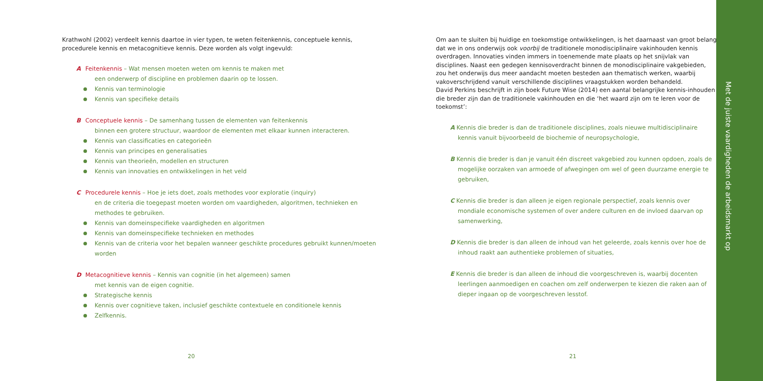Krathwohl (2002) verdeelt kennis daartoe in vier typen, te weten feitenkennis, conceptuele kennis, procedurele kennis en metacognitieve kennis. Deze worden als volgt ingevuld:
A Feitenkennis – Wat mensen moeten weten om kennis te maken met
een onderwerp of discipline en problemen daarin op te lossen.
Kennis van terminologie
Kennis van specifieke details
B Conceptuele kennis – De samenhang tussen de elementen van feitenkennis
binnen een grotere structuur, waardoor de elementen met elkaar kunnen interacteren.
Kennis van classificaties en categorieën
Kennis van principes en generalisaties
Kennis van theorieën, modellen en structuren
Kennis van innovaties en ontwikkelingen in het veld
C Procedurele kennis – Hoe je iets doet, zoals methodes voor exploratie (inquiry)
en de criteria die toegepast moeten worden om vaardigheden, algoritmen, technieken en methodes te gebruiken.
Kennis van domeinspecifieke vaardigheden en algoritmen
Kennis van domeinspecifieke technieken en methodes
Kennis van de criteria voor het bepalen wanneer geschikte procedures gebruikt kunnen/moeten worden
D Metacognitieve kennis – Kennis van cognitie (in het algemeen) samen
met kennis van de eigen cognitie.
Strategische kennis
Kennis over cognitieve taken, inclusief geschikte contextuele en conditionele kennis
Zelfkennis.
20
Om aan te sluiten bij huidige en toekomstige ontwikkelingen, is het daarnaast van groot belang dat we in ons onderwijs ook voorbij de traditionele monodisciplinaire vakinhouden kennis overdragen. Innovaties vinden immers in toenemende mate plaats op het snijvlak van disciplines. Naast een gedegen kennisoverdracht binnen de monodisciplinaire vakgebieden, zou het onderwijs dus meer aandacht moeten besteden aan thematisch werken, waarbij vakoverschrijdend vanuit verschillende disciplines vraagstukken worden behandeld.
David Perkins beschrijft in zijn boek Future Wise (2014) een aantal belangrijke kennis-inhouden die breder zijn dan de traditionele vakinhouden en die ‘het waard zijn om te leren voor de toekomst’:
A Kennis die breder is dan de traditionele disciplines, zoals nieuwe multidisciplinaire kennis vanuit bijvoorbeeld de biochemie of neuropsychologie,
B Kennis die breder is dan je vanuit één discreet vakgebied zou kunnen opdoen, zoals de mogelijke oorzaken van armoede of afwegingen om wel of geen duurzame energie te gebruiken,
C Kennis die breder is dan alleen je eigen regionale perspectief, zoals kennis over mondiale economische systemen of over andere culturen en de invloed daarvan op samenwerking,
D Kennis die breder is dan alleen de inhoud van het geleerde, zoals kennis over hoe de inhoud raakt aan authentieke problemen of situaties,
E Kennis die breder is dan alleen de inhoud die voorgeschreven is, waarbij docenten leerlingen aanmoedigen en coachen om zelf onderwerpen te kiezen die raken aan of dieper ingaan op de voorgeschreven lesstof.
21
Met de juiste vaardigheden de arbeidsmarkt op